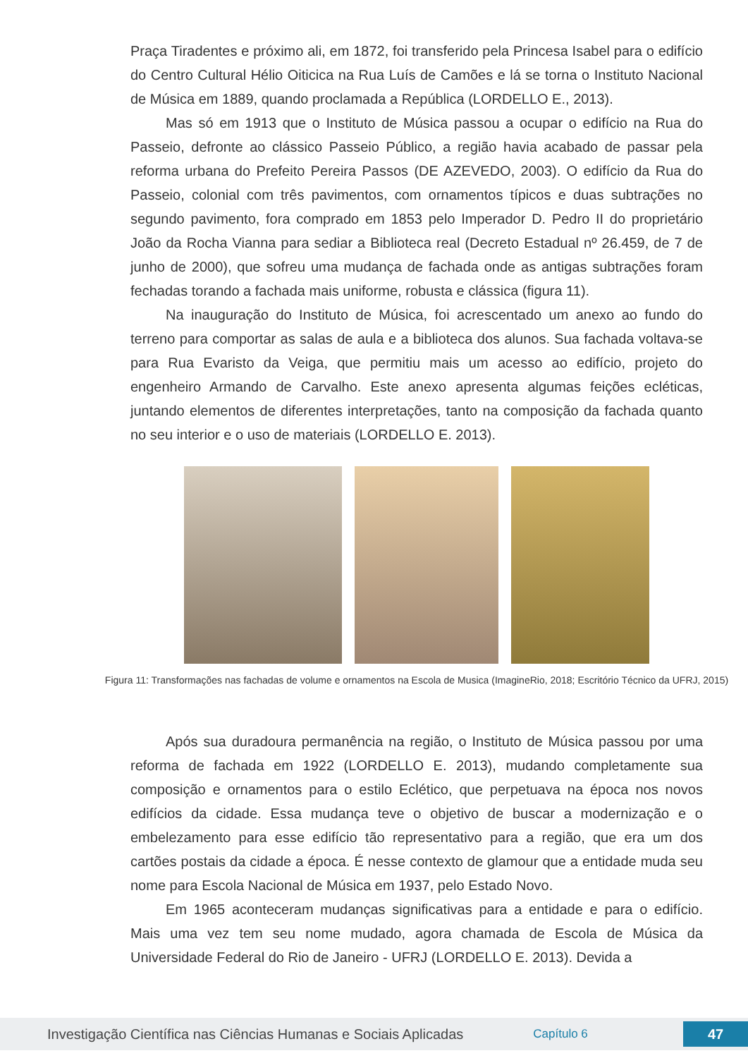Praça Tiradentes e próximo ali, em 1872, foi transferido pela Princesa Isabel para o edifício do Centro Cultural Hélio Oiticica na Rua Luís de Camões e lá se torna o Instituto Nacional de Música em 1889, quando proclamada a República (LORDELLO E., 2013).
Mas só em 1913 que o Instituto de Música passou a ocupar o edifício na Rua do Passeio, defronte ao clássico Passeio Público, a região havia acabado de passar pela reforma urbana do Prefeito Pereira Passos (DE AZEVEDO, 2003). O edifício da Rua do Passeio, colonial com três pavimentos, com ornamentos típicos e duas subtrações no segundo pavimento, fora comprado em 1853 pelo Imperador D. Pedro II do proprietário João da Rocha Vianna para sediar a Biblioteca real (Decreto Estadual nº 26.459, de 7 de junho de 2000), que sofreu uma mudança de fachada onde as antigas subtrações foram fechadas torando a fachada mais uniforme, robusta e clássica (figura 11).
Na inauguração do Instituto de Música, foi acrescentado um anexo ao fundo do terreno para comportar as salas de aula e a biblioteca dos alunos. Sua fachada voltava-se para Rua Evaristo da Veiga, que permitiu mais um acesso ao edifício, projeto do engenheiro Armando de Carvalho. Este anexo apresenta algumas feições ecléticas, juntando elementos de diferentes interpretações, tanto na composição da fachada quanto no seu interior e o uso de materiais (LORDELLO E. 2013).
Figura 11: Transformações nas fachadas de volume e ornamentos na Escola de Musica (ImagineRio, 2018; Escritório Técnico da UFRJ, 2015)
Após sua duradoura permanência na região, o Instituto de Música passou por uma reforma de fachada em 1922 (LORDELLO E. 2013), mudando completamente sua composição e ornamentos para o estilo Eclético, que perpetuava na época nos novos edifícios da cidade. Essa mudança teve o objetivo de buscar a modernização e o embelezamento para esse edifício tão representativo para a região, que era um dos cartões postais da cidade a época. É nesse contexto de glamour que a entidade muda seu nome para Escola Nacional de Música em 1937, pelo Estado Novo.
Em 1965 aconteceram mudanças significativas para a entidade e para o edifício. Mais uma vez tem seu nome mudado, agora chamada de Escola de Música da Universidade Federal do Rio de Janeiro - UFRJ (LORDELLO E. 2013). Devida a
Investigação Científica nas Ciências Humanas e Sociais Aplicadas Capítulo 6 47